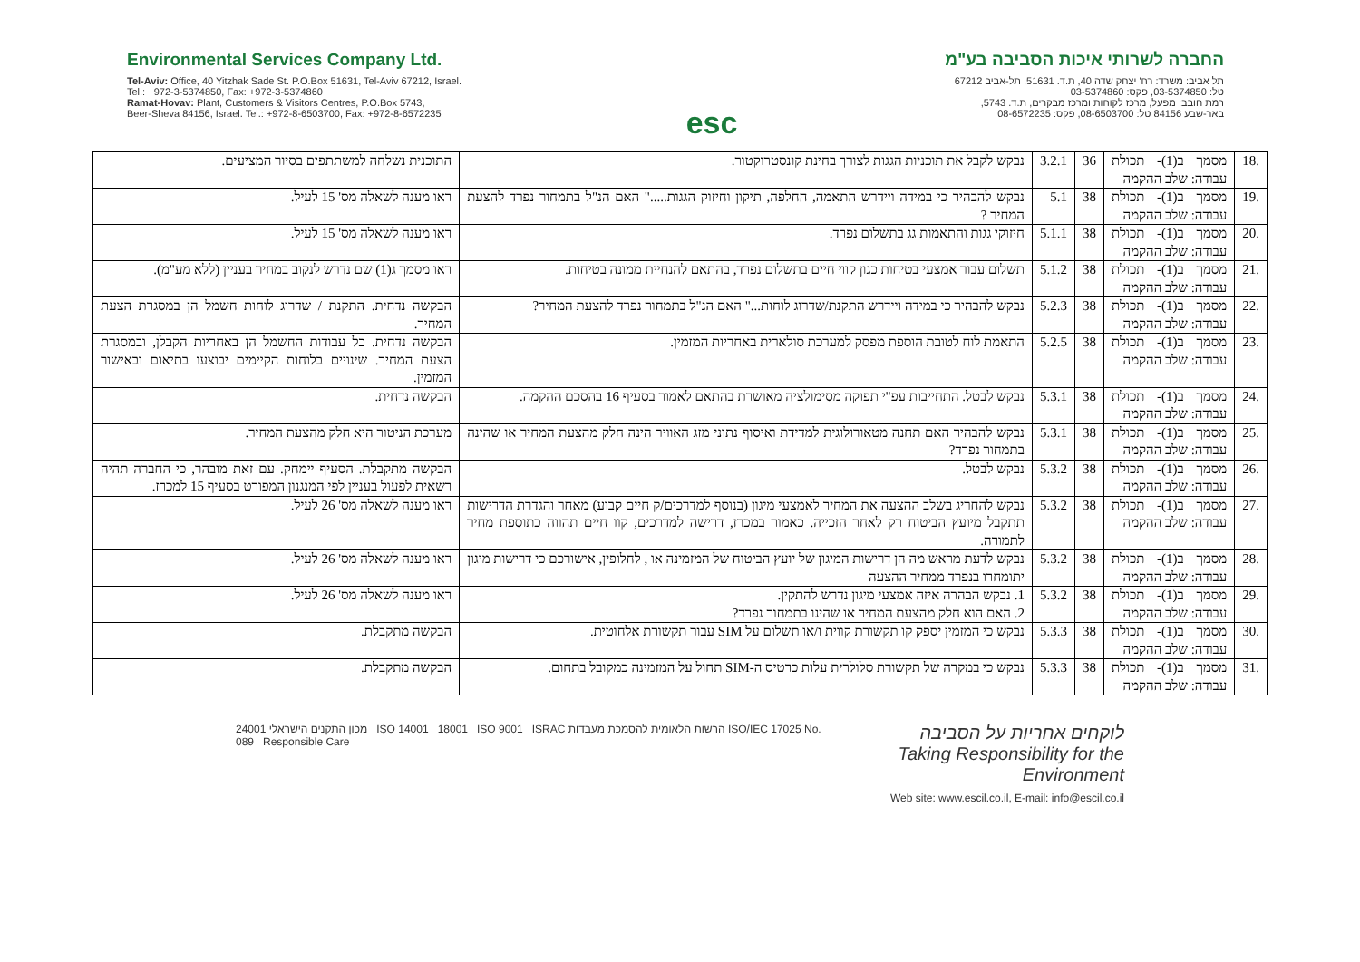Environmental Services Company Ltd.
Tel-Aviv: Office, 40 Yitzhak Sade St. P.O.Box 51631, Tel-Aviv 67212, Israel.
Tel.: +972-3-5374850, Fax: +972-3-5374860
Ramat-Hovav: Plant, Customers & Visitors Centres, P.O.Box 5743,
Beer-Sheva 84156, Israel. Tel.: +972-8-6503700, Fax: +972-8-6572235
esc
החברה לשרותי איכות הסביבה בע"מ
תל אביב: משרד: רח' יצחק שדה 40, ת.ד. 51631, תל-אביב 67212
טל: 03-5374850, פקס: 03-5374860
רמת חובב: מפעל, מרכז לקוחות ומרכז מבקרים, ת.ד. 5743,
באר-שבע 84156 טל: 08-6503700, פקס: 08-6572235
| .18 | מסמך ב(1)- תכולת עבודה: שלב ההקמה | 36 | 3.2.1 | נבקש לקבל את תוכניות הגגות לצורך בחינת קונסטרוקטור. | התוכנית נשלחה למשתתפים בסיור המציעים. |
| .19 | מסמך ב(1)- תכולת עבודה: שלב ההקמה | 38 | 5.1 | נבקש להבהיר כי במידה ויידרש התאמה, החלפה, תיקון וחיזוק הגגות....." האם הנ"ל בתמחור נפרד להצעת המחיר ? | ראו מענה לשאלה מס' 15 לעיל. |
| .20 | מסמך ב(1)- תכולת עבודה: שלב ההקמה | 38 | 5.1.1 | חיזוקי גגות והתאמות גג בתשלום נפרד. | ראו מענה לשאלה מס' 15 לעיל. |
| .21 | מסמך ב(1)- תכולת עבודה: שלב ההקמה | 38 | 5.1.2 | תשלום עבור אמצעי בטיחות כגון קווי חיים בתשלום נפרד, בהתאם להנחיית ממונה בטיחות. | ראו מסמך ג(1) שם נדרש לנקוב במחיר בעניין (ללא מע"מ). |
| .22 | מסמך ב(1)- תכולת עבודה: שלב ההקמה | 38 | 5.2.3 | נבקש להבהיר כי במידה ויידרש התקנת/שדרוג לוחות..." האם הנ"ל בתמחור נפרד להצעת המחיר? | הבקשה נדחית. התקנת / שדרוג לוחות חשמל הן במסגרת הצעת המחיר. |
| .23 | מסמך ב(1)- תכולת עבודה: שלב ההקמה | 38 | 5.2.5 | התאמת לוח לטובת הוספת מפסק למערכת סולארית באחריות המזמין. | הבקשה נדחית. כל עבודות החשמל הן באחריות הקבלן, ובמסגרת הצעת המחיר. שינויים בלוחות הקיימים יבוצעו בתיאום ובאישור המזמין. |
| .24 | מסמך ב(1)- תכולת עבודה: שלב ההקמה | 38 | 5.3.1 | נבקש לבטל. התחייבות עפ"י תפוקה מסימולציה מאושרת בהתאם לאמור בסעיף 16 בהסכם ההקמה. | הבקשה נדחית. |
| .25 | מסמך ב(1)- תכולת עבודה: שלב ההקמה | 38 | 5.3.1 | נבקש להבהיר האם תחנה מטאורולוגית למדידת ואיסוף נתוני מזג האוויר הינה חלק מהצעת המחיר או שהינה בתמחור נפרד? | מערכת הניטור היא חלק מהצעת המחיר. |
| .26 | מסמך ב(1)- תכולת עבודה: שלב ההקמה | 38 | 5.3.2 | נבקש לבטל. | הבקשה מתקבלת. הסעיף יימחק. עם זאת מובהר, כי החברה תהיה רשאית לפעול בעניין לפי המנגנון המפורט בסעיף 15 למכרז. |
| .27 | מסמך ב(1)- תכולת עבודה: שלב ההקמה | 38 | 5.3.2 | נבקש להחריג בשלב ההצעה את המחיר לאמצעי מיגון (בנוסף למדרכים/ק חיים קבוע) מאחר והגדרת הדרישות תתקבל מיועץ הביטוח רק לאחר הזכייה. כאמור במכרז, דרישה למדרכים, קוו חיים תהווה כתוספת מחיר לתמורה. | ראו מענה לשאלה מס' 26 לעיל. |
| .28 | מסמך ב(1)- תכולת עבודה: שלב ההקמה | 38 | 5.3.2 | נבקש לדעת מראש מה הן דרישות המיגון של יועץ הביטוח של המזמינה או , לחלופין, אישורכם כי דרישות מיגון יתומחרו בנפרד ממחיר ההצעה | ראו מענה לשאלה מס' 26 לעיל. |
| .29 | מסמך ב(1)- תכולת עבודה: שלב ההקמה | 38 | 5.3.2 | 1. נבקש הבהרה איזה אמצעי מיגון נדרש להתקין. 2. האם הוא חלק מהצעת המחיר או שהינו בתמחור נפרד? | ראו מענה לשאלה מס' 26 לעיל. |
| .30 | מסמך ב(1)- תכולת עבודה: שלב ההקמה | 38 | 5.3.3 | נבקש כי המזמין יספק קו תקשורת קווית ו/או תשלום על SIM עבור תקשורת אלחוטית. | הבקשה מתקבלת. |
| .31 | מסמך ב(1)- תכולת עבודה: שלב ההקמה | 38 | 5.3.3 | נבקש כי במקרה של תקשורת סלולרית עלות כרטיס ה-SIM תחול על המזמינה כמקובל בתחום. | הבקשה מתקבלת. |
מכון התקנים הישראלי 24001 ISO 14001 18001 ISO 9001 ISRAC הרשות הלאומית להסמכת מעבדות ISO/IEC 17025 No. 089 Responsible Care
לוקחים אחריות על הסביבה
Taking Responsibility for the Environment
Web site: www.escil.co.il, E-mail: info@escil.co.il